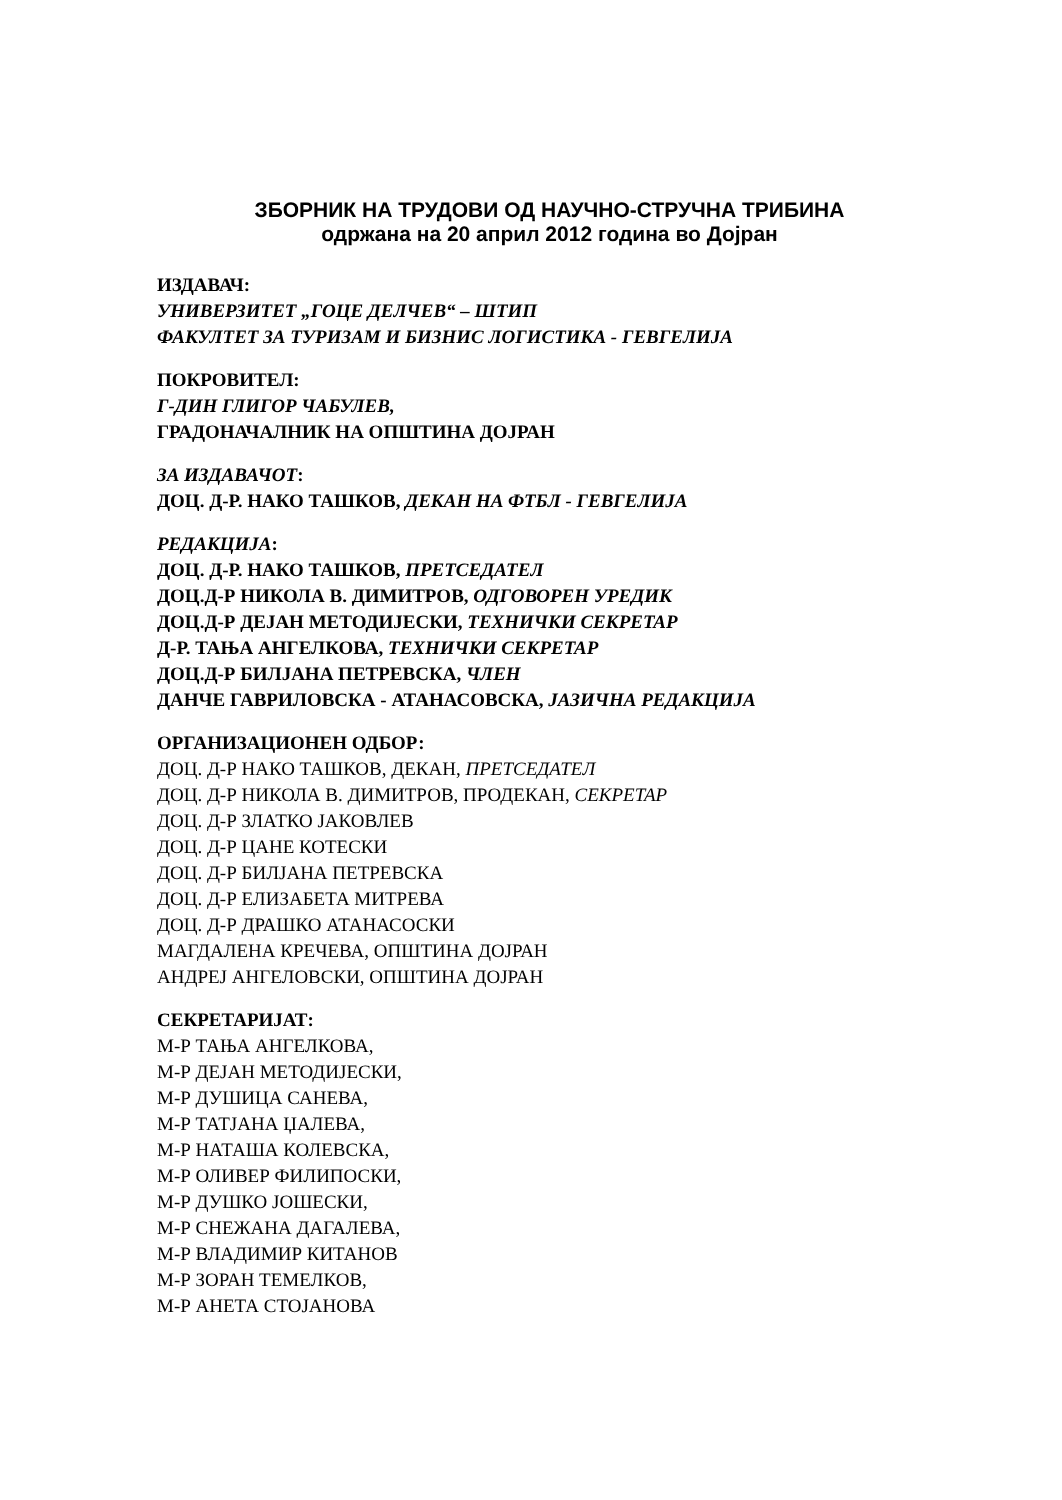ЗБОРНИК НА ТРУДОВИ ОД НАУЧНО-СТРУЧНА ТРИБИНА
одржана на 20 април 2012 година во Дојран
ИЗДАВАЧ:
УНИВЕРЗИТЕТ „ГОЦЕ ДЕЛЧЕВ“ – ШТИП
ФАКУЛТЕТ ЗА ТУРИЗАМ И БИЗНИС ЛОГИСТИКА - ГЕВГЕЛИЈА
ПОКРОВИТЕЛ:
Г-ДИН ГЛИГОР ЧАБУЛЕВ,
ГРАДОНАЧАЛНИК НА ОПШТИНА ДОЈРАН
ЗА ИЗДАВАЧОТ:
ДОЦ. Д-Р. НАКО ТАШКОВ, ДЕКАН НА ФТБЛ - ГЕВГЕЛИЈА
РЕДАКЦИЈА:
ДОЦ. Д-Р. НАКО ТАШКОВ, ПРЕТСЕДАТЕЛ
ДОЦ.Д-Р НИКОЛА В. ДИМИТРОВ, ОДГОВОРЕН УРЕДИК
ДОЦ.Д-Р ДЕЈАН МЕТОДИЈЕСКИ, ТЕХНИЧКИ СЕКРЕТАР
Д-Р. ТАЊА АНГЕЛКОВА, ТЕХНИЧКИ СЕКРЕТАР
ДОЦ.Д-Р БИЛЈАНА ПЕТРЕВСКА, ЧЛЕН
ДАНЧЕ ГАВРИЛОВСКА - АТАНАСОВСКА, ЈАЗИЧНА РЕДАКЦИЈА
ОРГАНИЗАЦИОНЕН ОДБОР:
ДОЦ. Д-Р НАКО ТАШКОВ, ДЕКАН, ПРЕТСЕДАТЕЛ
ДОЦ. Д-Р НИКОЛА В. ДИМИТРОВ, ПРОДЕКАН, СЕКРЕТАР
ДОЦ. Д-Р ЗЛАТКО ЈАКОВЛЕВ
ДОЦ. Д-Р ЦАНЕ КОТЕСКИ
ДОЦ. Д-Р БИЛЈАНА ПЕТРЕВСКА
ДОЦ. Д-Р ЕЛИЗАБЕТА МИТРЕВА
ДОЦ. Д-Р ДРАШКО АТАНАСОСКИ
МАГДАЛЕНА КРЕЧЕВА, ОПШТИНА ДОЈРАН
АНДРЕЈ АНГЕЛОВСКИ, ОПШТИНА ДОЈРАН
СЕКРЕТАРИЈАТ:
М-Р ТАЊА АНГЕЛКОВА,
М-Р ДЕЈАН МЕТОДИЈЕСКИ,
М-Р ДУШИЦА САНЕВА,
М-Р ТАТЈАНА ЏАЛЕВА,
М-Р НАТАША КОЛЕВСКА,
М-Р ОЛИВЕР ФИЛИПОСКИ,
М-Р ДУШКО ЈОШЕСКИ,
М-Р СНЕЖАНА ДАГАЛЕВА,
М-Р ВЛАДИМИР КИТАНОВ
М-Р ЗОРАН ТЕМЕЛКОВ,
М-Р АНЕТА СТОЈАНОВА